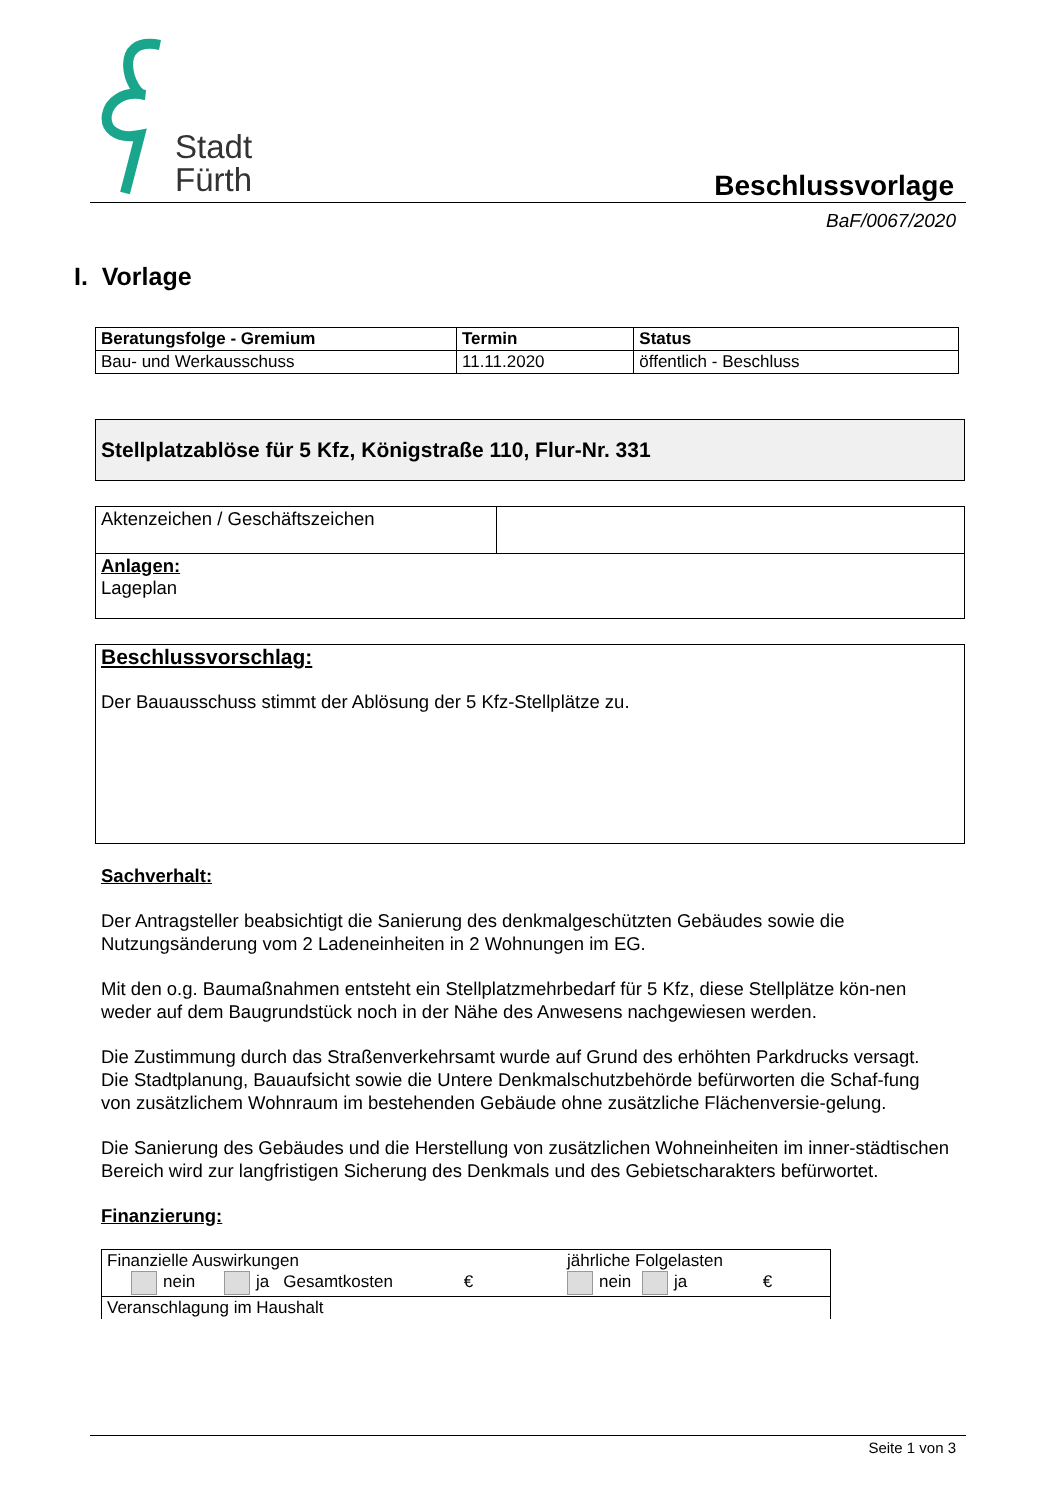Stadt
Fürth
Beschlussvorlage
BaF/0067/2020
I. Vorlage
| Beratungsfolge - Gremium | Termin | Status |
| Bau- und Werkausschuss | 11.11.2020 | öffentlich - Beschluss |
Stellplatzablöse für 5 Kfz, Königstraße 110, Flur-Nr. 331
| Aktenzeichen / Geschäftszeichen | |
| Anlagen: Lageplan | |
Beschlussvorschlag:
Der Bauausschuss stimmt der Ablösung der 5 Kfz-Stellplätze zu.
Sachverhalt:
Der Antragsteller beabsichtigt die Sanierung des denkmalgeschützten Gebäudes sowie die Nutzungsänderung vom 2 Ladeneinheiten in 2 Wohnungen im EG.
Mit den o.g. Baumaßnahmen entsteht ein Stellplatzmehrbedarf für 5 Kfz, diese Stellplätze kön-nen weder auf dem Baugrundstück noch in der Nähe des Anwesens nachgewiesen werden.
Die Zustimmung durch das Straßenverkehrsamt wurde auf Grund des erhöhten Parkdrucks versagt.
Die Stadtplanung, Bauaufsicht sowie die Untere Denkmalschutzbehörde befürworten die Schaf-fung von zusätzlichem Wohnraum im bestehenden Gebäude ohne zusätzliche Flächenversie-gelung.
Die Sanierung des Gebäudes und die Herstellung von zusätzlichen Wohneinheiten im inner-städtischen Bereich wird zur langfristigen Sicherung des Denkmals und des Gebietscharakters befürwortet.
Finanzierung:
| Finanzielle Auswirkungen nein ja Gesamtkosten € | jährliche Folgelasten nein ja € |
| Veranschlagung im Haushalt | |
Seite 1 von 3